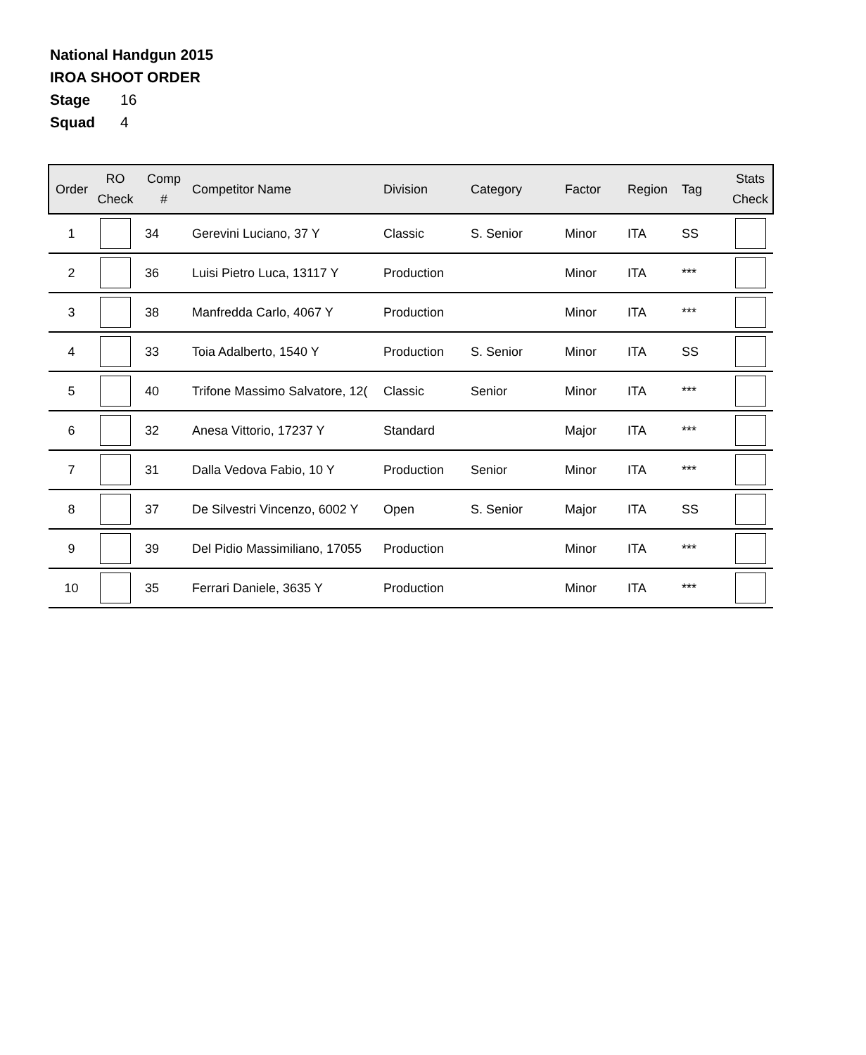National Handgun 2015
IROA SHOOT ORDER
Stage 16
Squad 4
| Order | RO Check | Comp # | Competitor Name | Division | Category | Factor | Region | Tag | Stats Check |
| --- | --- | --- | --- | --- | --- | --- | --- | --- | --- |
| 1 | | 34 | Gerevini Luciano, 37 Y | Classic | S. Senior | Minor | ITA | SS | |
| 2 | | 36 | Luisi Pietro Luca, 13117 Y | Production | | Minor | ITA | *** | |
| 3 | | 38 | Manfredda Carlo, 4067 Y | Production | | Minor | ITA | *** | |
| 4 | | 33 | Toia Adalberto, 1540 Y | Production | S. Senior | Minor | ITA | SS | |
| 5 | | 40 | Trifone Massimo Salvatore, 12( | Classic | Senior | Minor | ITA | *** | |
| 6 | | 32 | Anesa Vittorio, 17237 Y | Standard | | Major | ITA | *** | |
| 7 | | 31 | Dalla Vedova Fabio, 10 Y | Production | Senior | Minor | ITA | *** | |
| 8 | | 37 | De Silvestri Vincenzo, 6002 Y | Open | S. Senior | Major | ITA | SS | |
| 9 | | 39 | Del Pidio Massimiliano, 17055 | Production | | Minor | ITA | *** | |
| 10 | | 35 | Ferrari Daniele, 3635 Y | Production | | Minor | ITA | *** | |